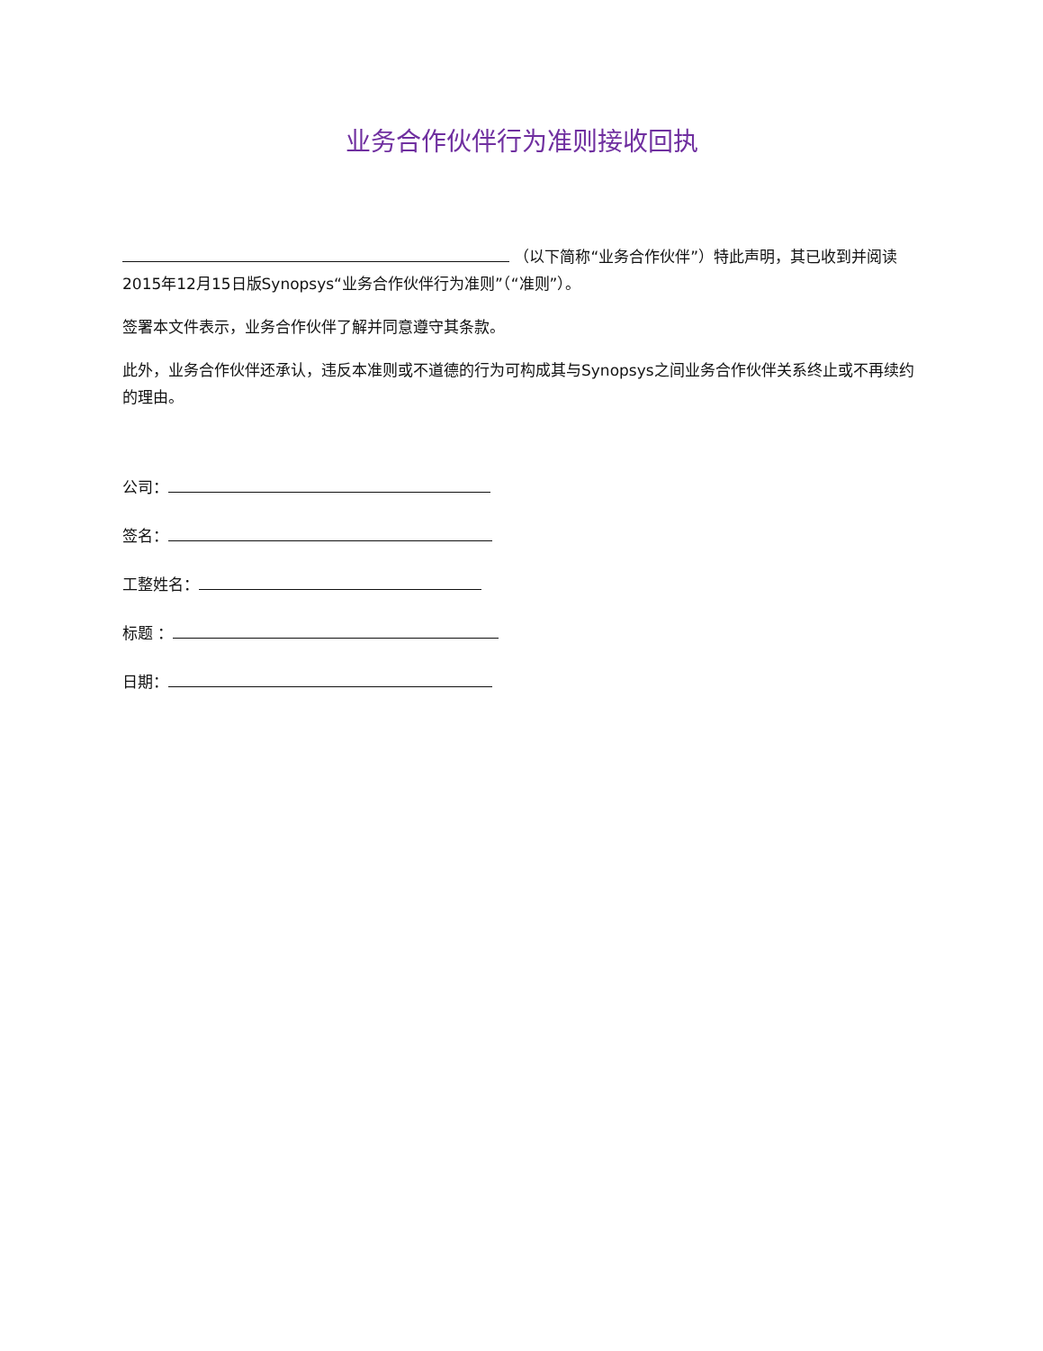业务合作伙伴行为准则接收回执
（以下简称“业务合作伙伴”）特此声明，其已收到并阅读2015年12月15日版Synopsys“业务合作伙伴行为准则”（“准则”）。
签署本文件表示，业务合作伙伴了解并同意遵守其条款。
此外，业务合作伙伴还承认，违反本准则或不道德的行为可构成其与Synopsys之间业务合作伙伴关系终止或不再续约的理由。
公司：
签名：
工整姓名：
标题 ：
日期：